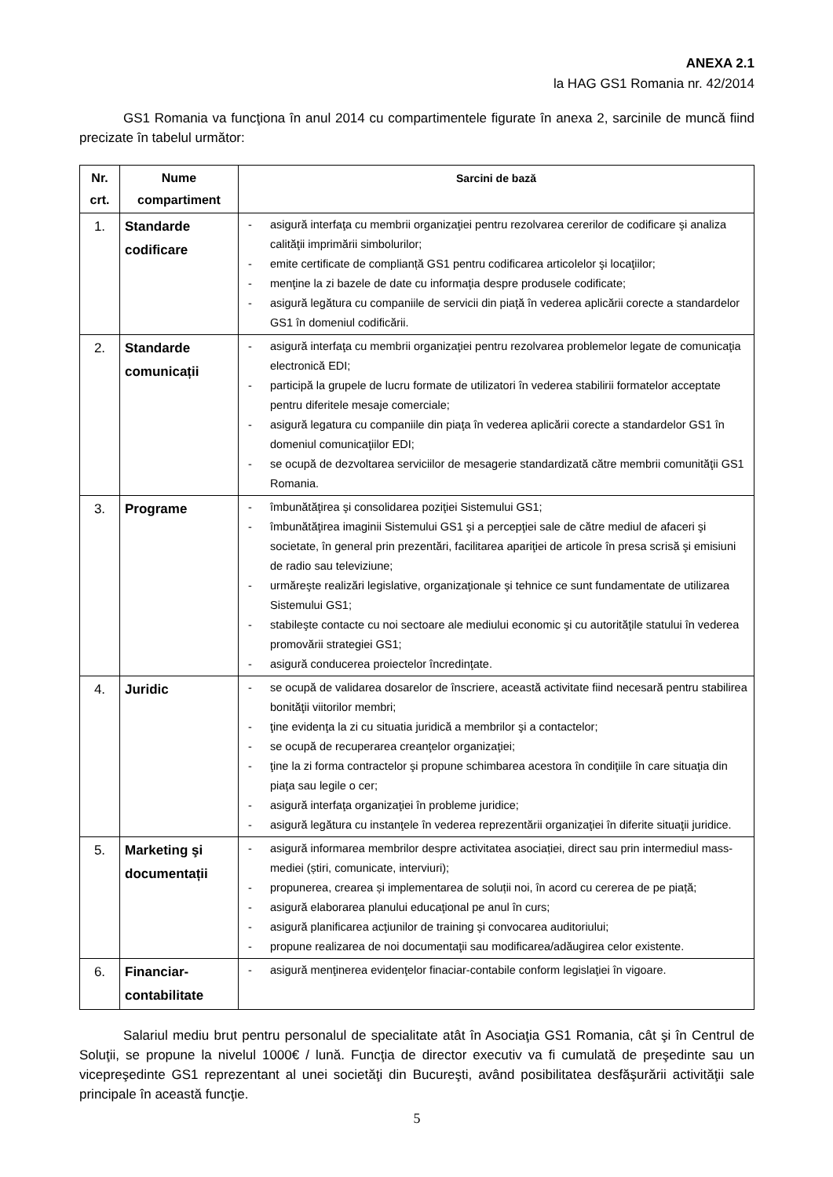ANEXA 2.1
la HAG GS1 Romania nr. 42/2014
GS1 Romania va funcţiona în anul 2014 cu compartimentele figurate în anexa 2, sarcinile de muncă fiind precizate în tabelul următor:
| Nr. crt. | Nume compartiment | Sarcini de bază |
| --- | --- | --- |
| 1. | Standarde codificare | - asigură interfaţa cu membrii organizaţiei pentru rezolvarea cererilor de codificare şi analiza calităţii imprimării simbolurilor; - emite certificate de complianță GS1 pentru codificarea articolelor şi locaţiilor; - menţine la zi bazele de date cu informaţia despre produsele codificate; - asigură legătura cu companiile de servicii din piaţă în vederea aplicării corecte a standardelor GS1 în domeniul codificării. |
| 2. | Standarde comunicații | - asigură interfaţa cu membrii organizaţiei pentru rezolvarea problemelor legate de comunicaţia electronică EDI; - participă la grupele de lucru formate de utilizatori în vederea stabilirii formatelor acceptate pentru diferitele mesaje comerciale; - asigură legatura cu companiile din piaţa în vederea aplicării corecte a standardelor GS1 în domeniul comunicaţiilor EDI; - se ocupă de dezvoltarea serviciilor de mesagerie standardizată către membrii comunităţii GS1 Romania. |
| 3. | Programe | - îmbunătăţirea şi consolidarea poziţiei Sistemului GS1; - îmbunătăţirea imaginii Sistemului GS1 şi a percepţiei sale de către mediul de afaceri şi societate, în general prin prezentări, facilitarea apariţiei de articole în presa scrisă şi emisiuni de radio sau televiziune; - urmăreşte realizări legislative, organizaţionale şi tehnice ce sunt fundamentate de utilizarea Sistemului GS1; - stabileşte contacte cu noi sectoare ale mediului economic şi cu autorităţile statului în vederea promovării strategiei GS1; - asigură conducerea proiectelor încredinţate. |
| 4. | Juridic | - se ocupă de validarea dosarelor de înscriere, această activitate fiind necesară pentru stabilirea bonităţii viitorilor membri; - ţine evidenţa la zi cu situatia juridică a membrilor şi a contactelor; - se ocupă de recuperarea creanţelor organizaţiei; - ţine la zi forma contractelor şi propune schimbarea acestora în condiţiile în care situaţia din piaţa sau legile o cer; - asigură interfaţa organizaţiei în probleme juridice; - asigură legătura cu instanţele în vederea reprezentării organizaţiei în diferite situaţii juridice. |
| 5. | Marketing şi documentații | - asigură informarea membrilor despre activitatea asociației, direct sau prin intermediul mass-mediei (știri, comunicate, interviuri); - propunerea, crearea și implementarea de soluții noi, în acord cu cererea de pe piață; - asigură elaborarea planului educaţional pe anul în curs; - asigură planificarea acţiunilor de training şi convocarea auditoriului; - propune realizarea de noi documentaţii sau modificarea/adăugirea celor existente. |
| 6. | Financiar-contabilitate | - asigură menţinerea evidenţelor finaciar-contabile conform legislaţiei în vigoare. |
Salariul mediu brut pentru personalul de specialitate atât în Asociaţia GS1 Romania, cât şi în Centrul de Soluţii, se propune la nivelul 1000€ / lună. Funcţia de director executiv va fi cumulată de preşedinte sau un vicepreşedinte GS1 reprezentant al unei societăţi din Bucureşti, având posibilitatea desfăşurării activităţii sale principale în această funcţie.
5